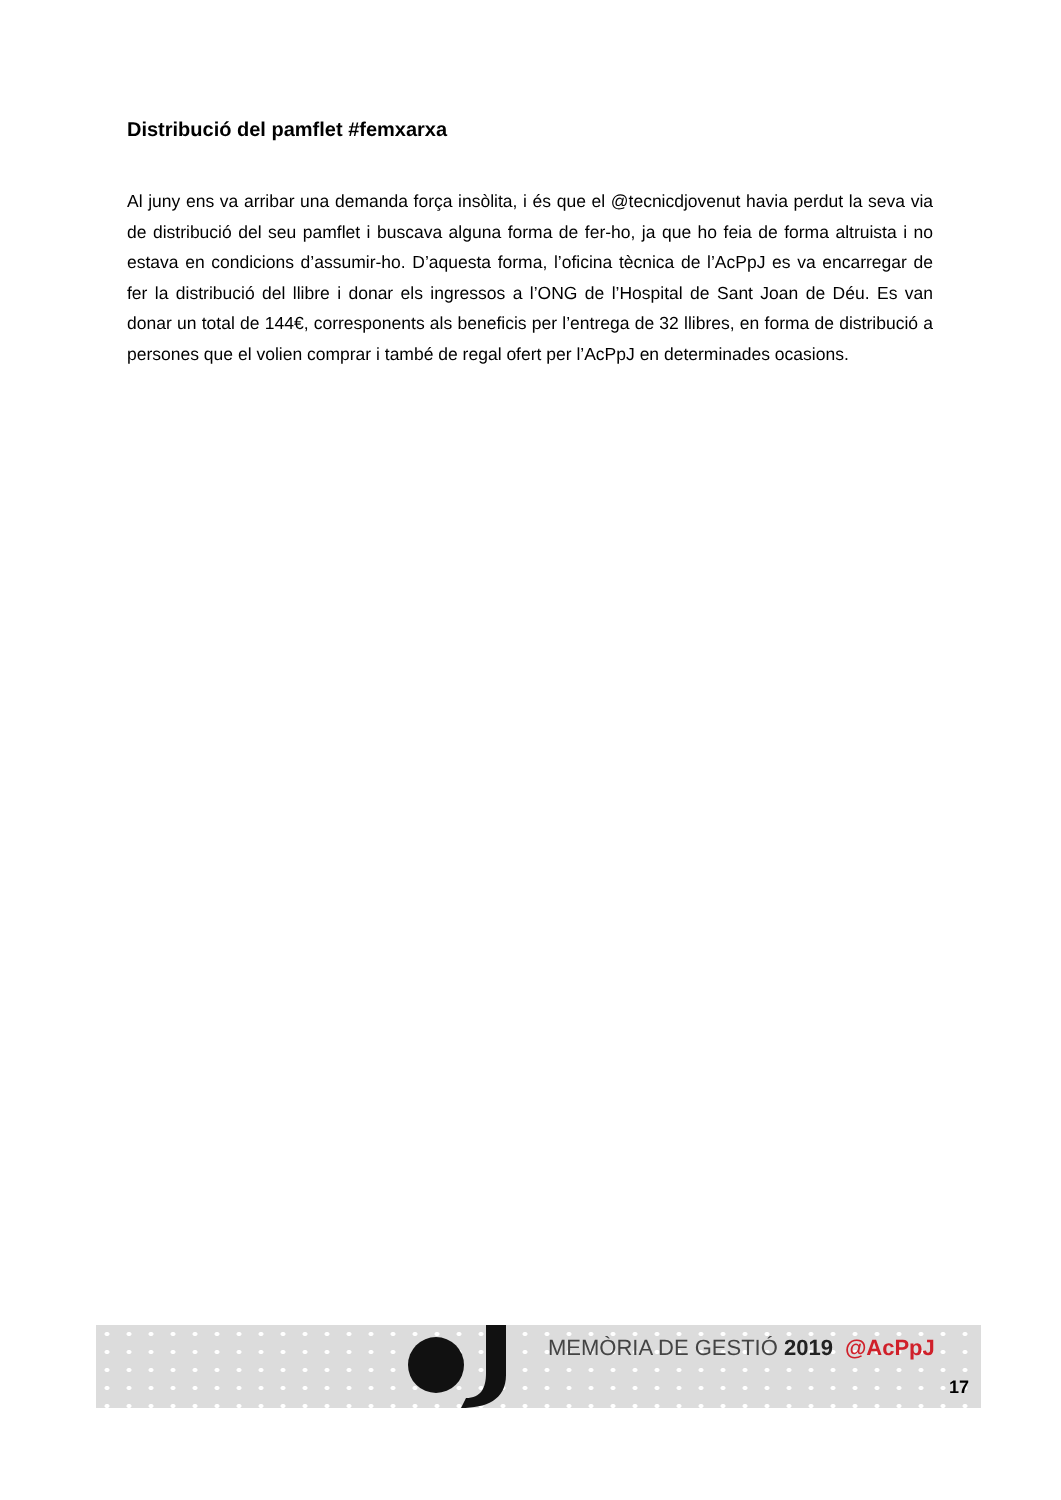Distribució del pamflet #femxarxa
Al juny ens va arribar una demanda força insòlita, i és que el @tecnicdjovenut havia perdut la seva via de distribució del seu pamflet i buscava alguna forma de fer-ho, ja que ho feia de forma altruista i no estava en condicions d’assumir-ho. D’aquesta forma, l’oficina tècnica de l’AcPpJ es va encarregar de fer la distribució del llibre i donar els ingressos a l’ONG de l’Hospital de Sant Joan de Déu. Es van donar un total de 144€, corresponents als beneficis per l’entrega de 32 llibres, en forma de distribució a persones que el volien comprar i també de regal ofert per l’AcPpJ en determinades ocasions.
MEMÒRIA DE GESTIÓ 2019 @AcPpJ
17